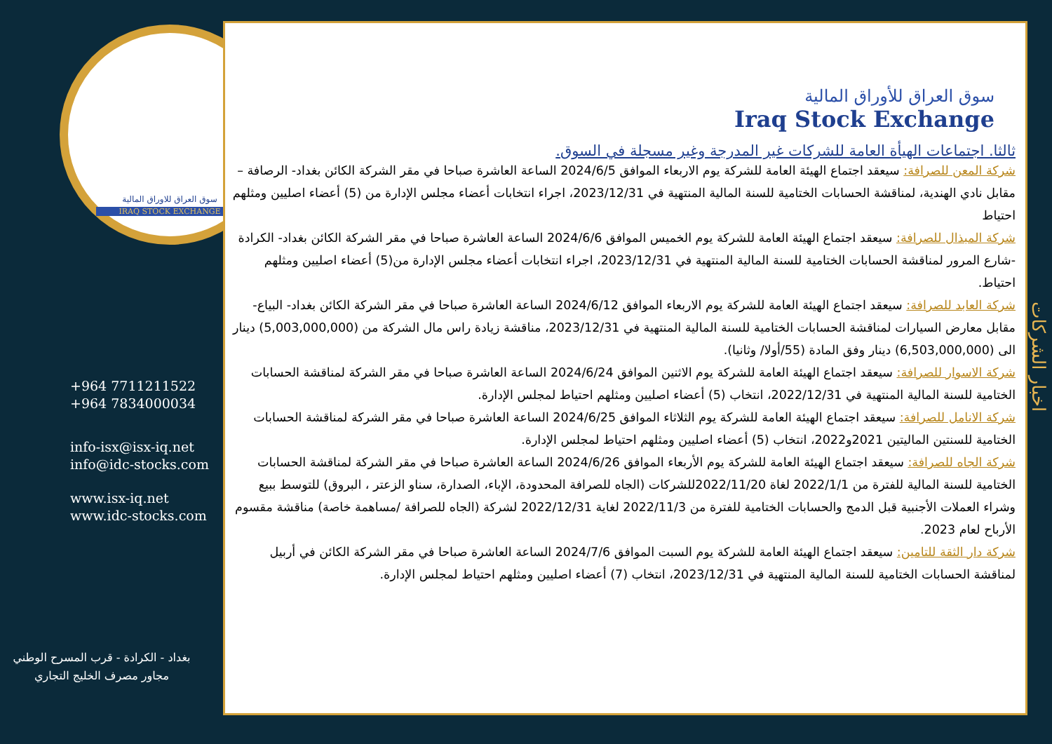سوق العراق للاوراق المالية
IRAQ STOCK EXCHANGE
+964 7711211522
+964 7834000034
info-isx@isx-iq.net
info@idc-stocks.com
www.isx-iq.net
www.idc-stocks.com
بغداد - الكرادة - قرب المسرح الوطني
مجاور مصرف الخليج التجاري
سوق العراق للأوراق المالية
Iraq Stock Exchange
ثالثا. اجتماعات الهيأة العامة للشركات غير المدرجة وغير مسجلة في السوق.
شركة المعن للصرافة: سيعقد اجتماع الهيئة العامة للشركة يوم الاربعاء الموافق 2024/6/5 الساعة العاشرة صباحا في مقر الشركة الكائن بغداد- الرصافة – مقابل نادي الهندية، لمناقشة الحسابات الختامية للسنة المالية المنتهية في 2023/12/31، اجراء انتخابات أعضاء مجلس الإدارة من (5) أعضاء اصليين ومثلهم احتياط
شركة المبذال للصرافة: سيعقد اجتماع الهيئة العامة للشركة يوم الخميس الموافق 2024/6/6 الساعة العاشرة صباحا في مقر الشركة الكائن بغداد- الكرادة -شارع المرور لمناقشة الحسابات الختامية للسنة المالية المنتهية في 2023/12/31، اجراء انتخابات أعضاء مجلس الإدارة من(5) أعضاء اصليين ومثلهم احتياط.
شركة العابد للصرافة: سيعقد اجتماع الهيئة العامة للشركة يوم الاربعاء الموافق 2024/6/12 الساعة العاشرة صباحا في مقر الشركة الكائن بغداد- البياع-مقابل معارض السيارات لمناقشة الحسابات الختامية للسنة المالية المنتهية في 2023/12/31، مناقشة زيادة راس مال الشركة من (5,003,000,000) دينار الى (6,503,000,000) دينار وفق المادة (55/أولا/ وثانيا).
شركة الاسوار للصرافة: سيعقد اجتماع الهيئة العامة للشركة يوم الاثنين الموافق 2024/6/24 الساعة العاشرة صباحا في مقر الشركة لمناقشة الحسابات الختامية للسنة المالية المنتهية في 2022/12/31، انتخاب (5) أعضاء اصليين ومثلهم احتياط لمجلس الإدارة.
شركة الانامل للصرافة: سيعقد اجتماع الهيئة العامة للشركة يوم الثلاثاء الموافق 2024/6/25 الساعة العاشرة صباحا في مقر الشركة لمناقشة الحسابات الختامية للسنتين الماليتين 2021و2022، انتخاب (5) أعضاء اصليين ومثلهم احتياط لمجلس الإدارة.
شركة الجاه للصرافة: سيعقد اجتماع الهيئة العامة للشركة يوم الأربعاء الموافق 2024/6/26 الساعة العاشرة صباحا في مقر الشركة لمناقشة الحسابات الختامية للسنة المالية للفترة من 2022/1/1 لغاة 2022/11/20للشركات (الجاه للصرافة المحدودة، الإباء، الصدارة، سناو الزعتر ، البروق) للتوسط ببيع وشراء العملات الأجنبية قبل الدمج والحسابات الختامية للفترة من 2022/11/3 لغاية 2022/12/31 لشركة (الجاه للصرافة /مساهمة خاصة) مناقشة مقسوم الأرباح لعام 2023.
شركة دار الثقة للتامين: سيعقد اجتماع الهيئة العامة للشركة يوم السبت الموافق 2024/7/6 الساعة العاشرة صباحا في مقر الشركة الكائن في أربيل لمناقشة الحسابات الختامية للسنة المالية المنتهية في 2023/12/31، انتخاب (7) أعضاء اصليين ومثلهم احتياط لمجلس الإدارة.
اخبار الشركات